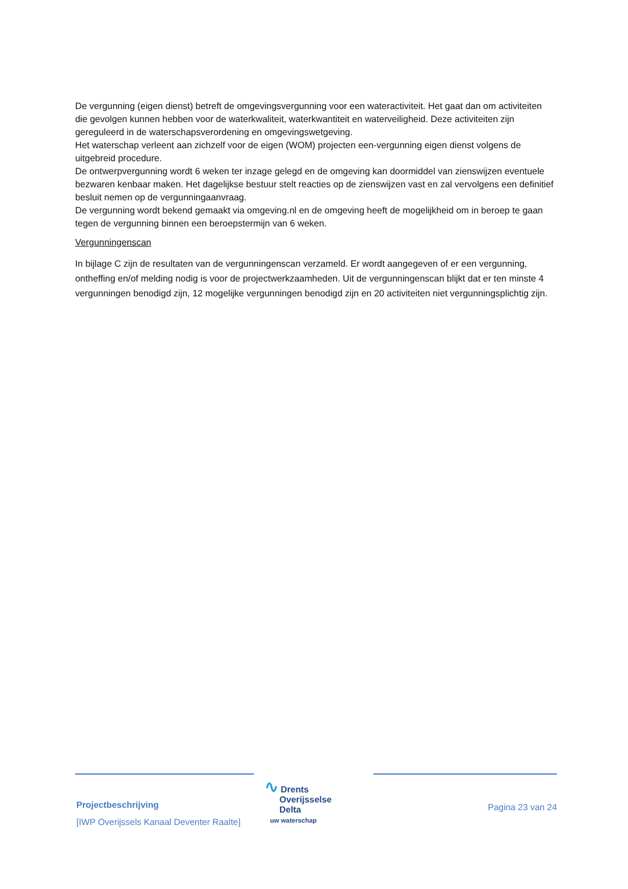De vergunning (eigen dienst) betreft de omgevingsvergunning voor een wateractiviteit. Het gaat dan om activiteiten die gevolgen kunnen hebben voor de waterkwaliteit, waterkwantiteit en waterveiligheid. Deze activiteiten zijn gereguleerd in de waterschapsverordening en omgevingswetgeving.
Het waterschap verleent aan zichzelf voor de eigen (WOM) projecten een-vergunning eigen dienst volgens de uitgebreid procedure.
De ontwerpvergunning wordt 6 weken ter inzage gelegd en de omgeving kan doormiddel van zienswijzen eventuele bezwaren kenbaar maken. Het dagelijkse bestuur stelt reacties op de zienswijzen vast en zal vervolgens een definitief besluit nemen op de vergunningaanvraag.
De vergunning wordt bekend gemaakt via omgeving.nl en de omgeving heeft de mogelijkheid om in beroep te gaan tegen de vergunning binnen een beroepstermijn van 6 weken.
Vergunningenscan
In bijlage C zijn de resultaten van de vergunningenscan verzameld. Er wordt aangegeven of er een vergunning, ontheffing en/of melding nodig is voor de projectwerkzaamheden. Uit de vergunningenscan blijkt dat er ten minste 4 vergunningen benodigd zijn, 12 mogelijke vergunningen benodigd zijn en 20 activiteiten niet vergunningsplichtig zijn.
Projectbeschrijving
[IWP Overijssels Kanaal Deventer Raalte]
∿ Drents
Overijsselse
Delta
uw waterschap
Pagina 23 van 24